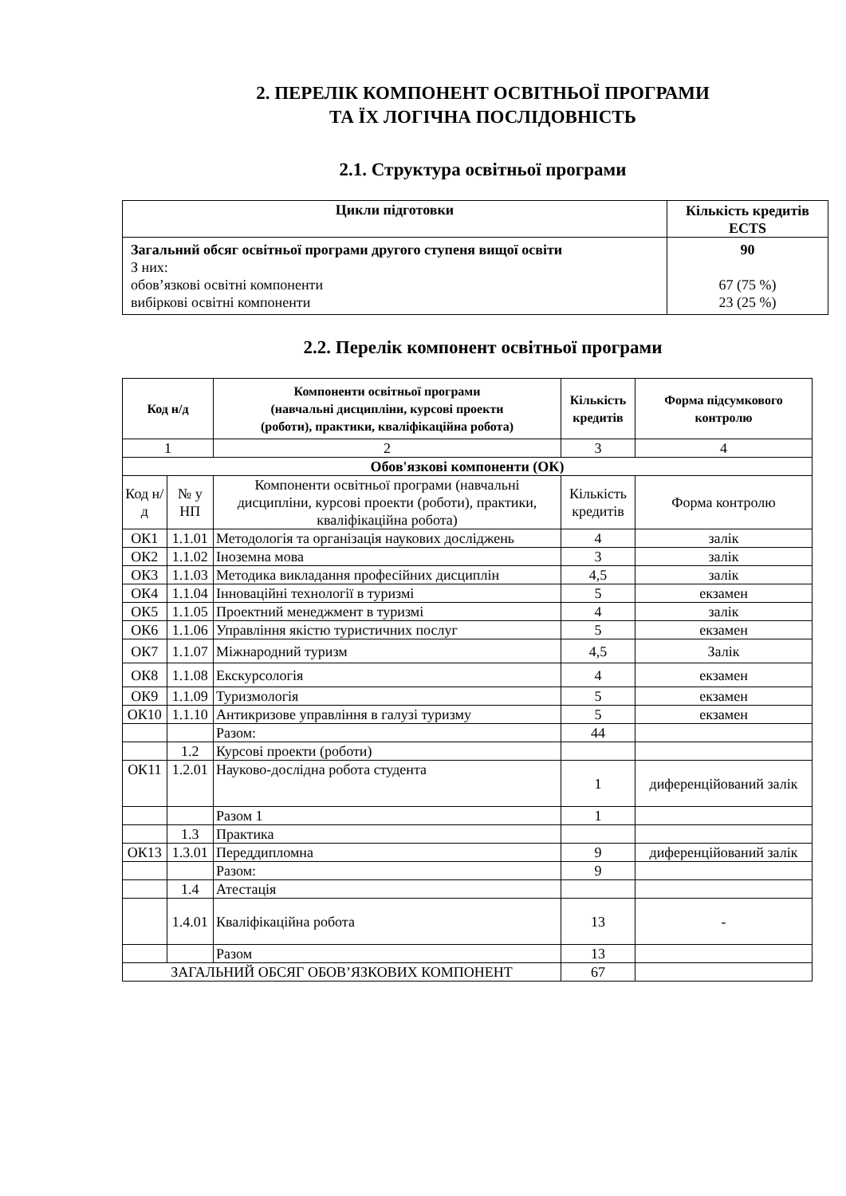2. ПЕРЕЛІК КОМПОНЕНТ ОСВІТНЬОЇ ПРОГРАМИ
ТА ЇХ ЛОГІЧНА ПОСЛІДОВНІСТЬ
2.1. Структура освітньої програми
| Цикли підготовки | Кількість кредитів ECTS |
| --- | --- |
| Загальний обсяг освітньої програми другого ступеня вищої освіти З них: обов’язкові освітні компоненти вибіркові освітні компоненти | 90 67 (75 %) 23 (25 %) |
2.2. Перелік компонент освітньої програми
| Код н/д | | Компоненти освітньої програми (навчальні дисципліни, курсові проекти (роботи), практики, кваліфікаційна робота) | Кількість кредитів | Форма підсумкового контролю |
| --- | --- | --- | --- | --- |
| 1 | | 2 | 3 | 4 |
| Обов'язкові компоненти (ОК) | | | | |
| Код н/д | № у НП | Компоненти освітньої програми (навчальні дисципліни, курсові проекти (роботи), практики, кваліфікаційна робота) | Кількість кредитів | Форма контролю |
| ОК1 | 1.1.01 | Методологія та організація наукових досліджень | 4 | залік |
| ОК2 | 1.1.02 | Іноземна мова | 3 | залік |
| ОК3 | 1.1.03 | Методика викладання професійних дисциплін | 4,5 | залік |
| ОК4 | 1.1.04 | Інноваційні технології в туризмі | 5 | екзамен |
| ОК5 | 1.1.05 | Проектний менеджмент в туризмі | 4 | залік |
| ОК6 | 1.1.06 | Управління якістю туристичних послуг | 5 | екзамен |
| ОК7 | 1.1.07 | Міжнародний туризм | 4,5 | Залік |
| ОК8 | 1.1.08 | Екскурсологія | 4 | екзамен |
| ОК9 | 1.1.09 | Туризмологія | 5 | екзамен |
| ОК10 | 1.1.10 | Антикризове управління в галузі туризму | 5 | екзамен |
| | | Разом: | 44 | |
| | 1.2 | Курсові проекти (роботи) | | |
| ОК11 | 1.2.01 | Науково-дослідна робота студента | 1 | диференційований залік |
| | | Разом 1 | 1 | |
| | 1.3 | Практика | | |
| ОК13 | 1.3.01 | Переддипломна | 9 | диференційований залік |
| | | Разом: | 9 | |
| | 1.4 | Атестація | | |
| | 1.4.01 | Кваліфікаційна робота | 13 | - |
| | | Разом | 13 | |
| ЗАГАЛЬНИЙ ОБСЯГ ОБОВ’ЯЗКОВИХ КОМПОНЕНТ | | | 67 | |